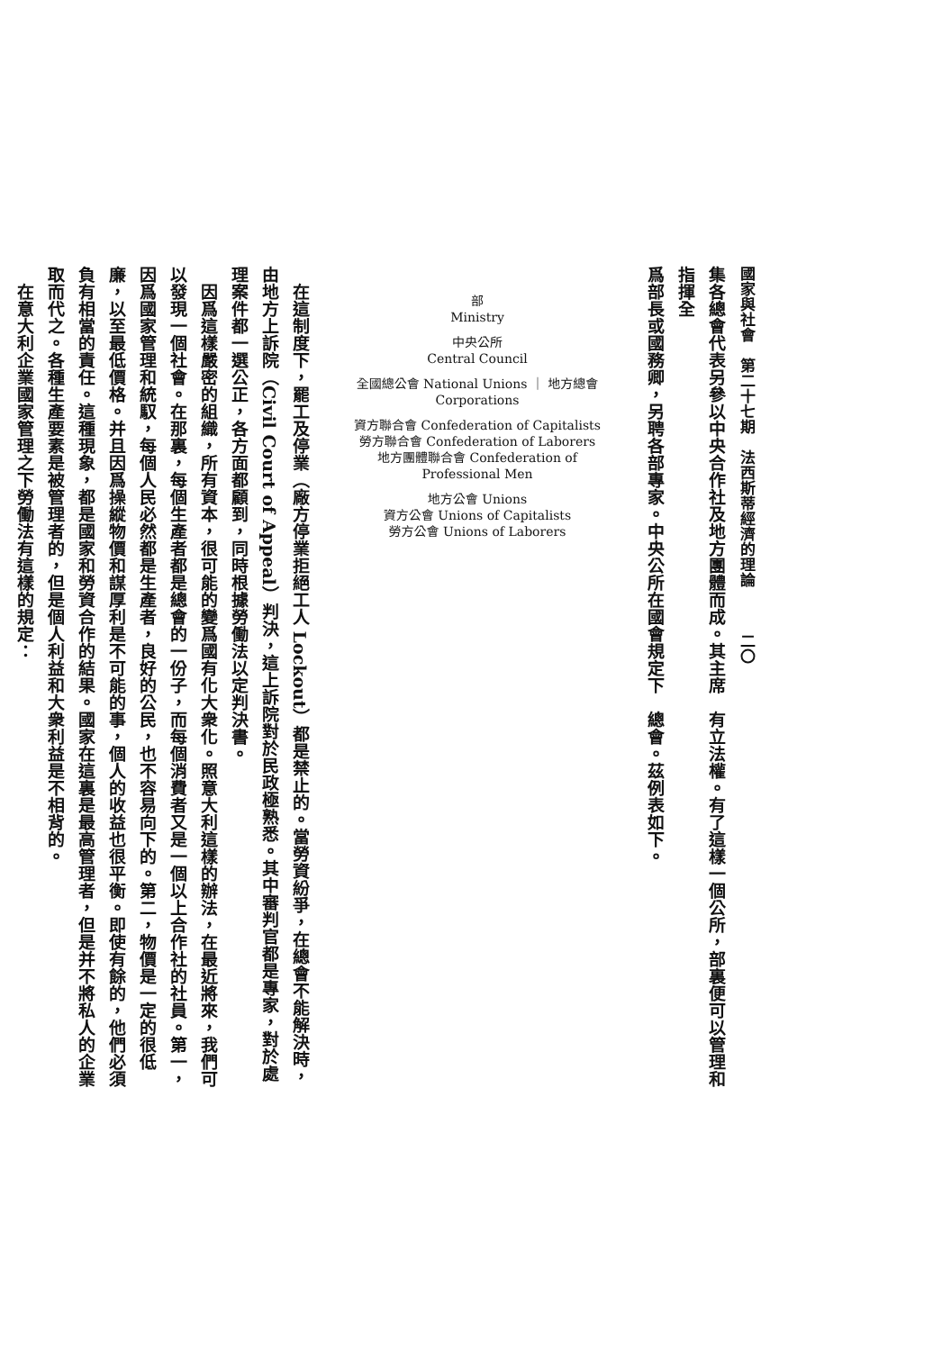國家與社會　第二十七期　法西斯蒂經濟的理論　　　二〇
集各總會代表另參以中央合作社及地方團體而成。其主席　有立法權。有了這樣一個公所，部裏便可以管理和指揮全
爲部長或國務卿，另聘各部專家。中央公所在國會規定下　總會。茲例表如下。
部
Ministry
中央公所
Central Council
全國總公會 National Unions ｜ 地方總會 Corporations
資方聯合會 Confederation of Capitalists
勞方聯合會 Confederation of Laborers
地方團體聯合會 Confederation of Professional Men
地方公會 Unions
資方公會 Unions of Capitalists
勞方公會 Unions of Laborers
　在這制度下，罷工及停業（廠方停業拒絕工人 Lockout）都是禁止的。當勞資紛爭，在總會不能解決時，由地方上訴院（Civil Court of Appeal）判決，這上訴院對於民政極熟悉。其中審判官都是專家，對於處理案件都一選公正，各方面都顧到，同時根據勞働法以定判決書。
　因爲這樣嚴密的組織，所有資本，很可能的變爲國有化大衆化。照意大利這樣的辦法，在最近將來，我們可以發現一個社會。在那裏，每個生產者都是總會的一份子，而每個消費者又是一個以上合作社的社員。第一，因爲國家管理和統馭，每個人民必然都是生產者，良好的公民，也不容易向下的。第二，物價是一定的很低廉，以至最低價格。并且因爲操縱物價和謀厚利是不可能的事，個人的收益也很平衡。即使有餘的，他們必須負有相當的責任。這種現象，都是國家和勞資合作的結果。國家在這裏是最高管理者，但是并不將私人的企業取而代之。各種生產要素是被管理者的，但是個人利益和大衆利益是不相背的。
　在意大利企業國家管理之下勞働法有這樣的規定：